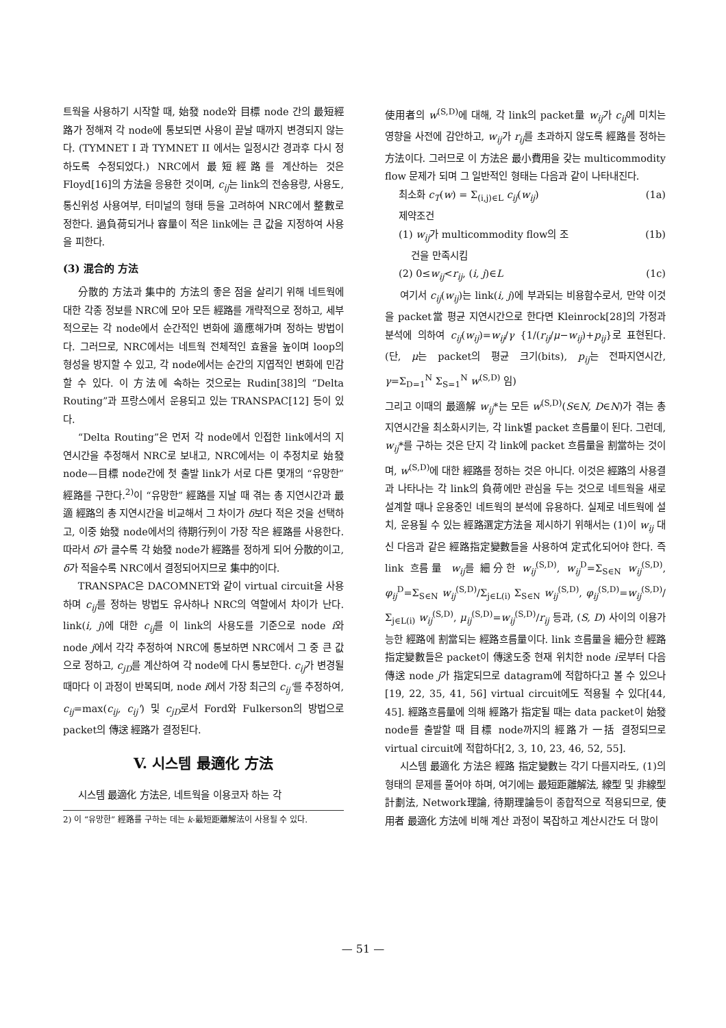트웍을 사용하기 시작할 때, 始發 node와 目標 node 간의 最短經路가 정해져 각 node에 통보되면 사용이 끝날 때까지 변경되지 않는다. (TYMNET I 과 TYMNET II 에서는 일정시간 경과후 다시 정하도록 수정되었다.) NRC에서 最短經路를 계산하는 것은 Floyd[16]의 方法을 응용한 것이며, c<sub>ij</sub>는 link의 전송용량, 사용도, 통신위성 사용여부, 터미널의 형태 등을 고려하여 NRC에서 整數로 정한다. 過負荷되거나 容量이 적은 link에는 큰 값을 지정하여 사용을 피한다.
(3) 混合的 方法
分散的 方法과 集中的 方法의 좋은 점을 살리기 위해 네트웍에 대한 각종 정보를 NRC에 모아 모든 經路를 개략적으로 정하고, 세부적으로는 각 node에서 순간적인 변화에 適應해가며 정하는 방법이다. 그러므로, NRC에서는 네트웍 전체적인 효율을 높이며 loop의 형성을 방지할 수 있고, 각 node에서는 순간의 지엽적인 변화에 민감할 수 있다. 이 方法에 속하는 것으로는 Rudin[38]의 “Delta Routing”과 프랑스에서 운용되고 있는 TRANSPAC[12] 등이 있다.
“Delta Routing”은 먼저 각 node에서 인접한 link에서의 지연시간을 추정해서 NRC로 보내고, NRC에서는 이 추정치로 始發 node—目標 node간에 첫 출발 link가 서로 다른 몇개의 “유망한” 經路를 구한다.<sup>2)</sup>이 “유망한” 經路를 지날 때 겪는 총 지연시간과 最適 經路의 총 지연시간을 비교해서 그 차이가 δ보다 적은 것을 선택하고, 이중 始發 node에서의 待期行列이 가장 작은 經路를 사용한다. 따라서 δ가 클수록 각 始發 node가 經路를 정하게 되어 分散的이고, δ가 적을수록 NRC에서 결정되어지므로 集中的이다.
TRANSPAC은 DACOMNET와 같이 virtual circuit을 사용하며 c<sub>ij</sub>를 정하는 방법도 유사하나 NRC의 역할에서 차이가 난다. link(i, j)에 대한 c<sub>ij</sub>를 이 link의 사용도를 기준으로 node i와 node j에서 각각 추정하여 NRC에 통보하면 NRC에서 그 중 큰 값으로 정하고, c<sub>jD</sub>를 계산하여 각 node에 다시 통보한다. c<sub>ij</sub>가 변경될 때마다 이 과정이 반복되며, node i에서 가장 최근의 c<sub>ij</sub>'를 추정하여, c<sub>ij</sub>=max(c<sub>ij</sub>, c<sub>ij</sub>') 및 c<sub>jD</sub>로서 Ford와 Fulkerson의 방법으로 packet의 傳送 經路가 결정된다.
V. 시스템 最適化 方法
시스템 最適化 方法은, 네트웍을 이용코자 하는 각
2) 이 “유망한” 經路를 구하는 데는 k-最短距離解法이 사용될 수 있다.
使用者의 w<sup>(S,D)</sup>에 대해, 각 link의 packet量 w<sub>ij</sub>가 c<sub>ij</sub>에 미치는 영향을 사전에 감안하고, w<sub>ij</sub>가 r<sub>ij</sub>를 초과하지 않도록 經路를 정하는 方法이다. 그러므로 이 方法은 最小費用을 갖는 multicommodity flow 문제가 되며 그 일반적인 형태는 다음과 같이 나타내진다.
최소화 c<sub>T</sub>(w) = Σ<sub>(i,j)∈L</sub> c<sub>ij</sub>(w<sub>ij</sub>) (1a)
제약조건
(1) w<sub>ij</sub>가 multicommodity flow의 조
건을 만족시킴 (1b)
(2) 0≤w<sub>ij</sub><r<sub>ij</sub>, (i, j)∈L (1c)
여기서 c<sub>ij</sub>(w<sub>ij</sub>)는 link(i, j)에 부과되는 비용함수로서, 만약 이것을 packet當 평균 지연시간으로 한다면 Kleinrock[28]의 가정과 분석에 의하여 c<sub>ij</sub>(w<sub>ij</sub>)=w<sub>ij</sub>/γ {1/(r<sub>ij</sub>/μ−w<sub>ij</sub>)+p<sub>ij</sub>}로 표현된다. (단, μ는 packet의 평균 크기(bits), p<sub>ij</sub>는 전파지연시간, γ=Σ<sub>D=1</sub><sup>N</sup> Σ<sub>S=1</sub><sup>N</sup> w<sup>(S,D)</sup> 임)
그리고 이때의 最適解 w<sub>ij</sub>*는 모든 w<sup>(S,D)</sup>(S∈N, D∈N)가 겪는 총 지연시간을 최소화시키는, 각 link별 packet 흐름量이 된다. 그런데, w<sub>ij</sub>*를 구하는 것은 단지 각 link에 packet 흐름量을 割當하는 것이며, w<sup>(S,D)</sup>에 대한 經路를 정하는 것은 아니다. 이것은 經路의 사용결과 나타나는 각 link의 負荷에만 관심을 두는 것으로 네트웍을 새로 설계할 때나 운용중인 네트웍의 분석에 유용하다. 실제로 네트웍에 설치, 운용될 수 있는 經路選定方法을 제시하기 위해서는 (1)이 w<sub>ij</sub> 대신 다음과 같은 經路指定變數들을 사용하여 定式化되어야 한다. 즉 link 흐름量 w<sub>ij</sub>를 細分한 w<sub>ij</sub><sup>(S,D)</sup>, w<sub>ij</sub><sup>D</sup>=Σ<sub>S∈N</sub> w<sub>ij</sub><sup>(S,D)</sup>, φ<sub>ij</sub><sup>D</sup>=Σ<sub>S∈N</sub> w<sub>ij</sub><sup>(S,D)</sup>/Σ<sub>j∈L(i)</sub> Σ<sub>S∈N</sub> w<sub>ij</sub><sup>(S,D)</sup>, φ<sub>ij</sub><sup>(S,D)</sup>=w<sub>ij</sub><sup>(S,D)</sup>/Σ<sub>j∈L(i)</sub> w<sub>ij</sub><sup>(S,D)</sup>, μ<sub>ij</sub><sup>(S,D)</sup>=w<sub>ij</sub><sup>(S,D)</sup>/r<sub>ij</sub> 등과, (S, D) 사이의 이용가능한 經路에 割當되는 經路흐름量이다. link 흐름量을 細分한 經路指定變數들은 packet이 傳送도중 현재 위치한 node i로부터 다음 傳送 node j가 指定되므로 datagram에 적합하다고 볼 수 있으나[19, 22, 35, 41, 56] virtual circuit에도 적용될 수 있다[44, 45]. 經路흐름量에 의해 經路가 指定될 때는 data packet이 始發 node를 출발할 때 目標 node까지의 經路가 一括 결정되므로 virtual circuit에 적합하다[2, 3, 10, 23, 46, 52, 55].
시스템 最適化 方法은 經路 指定變數는 각기 다를지라도, (1)의 형태의 문제를 풀어야 하며, 여기에는 最短距離解法, 線型 및 非線型計劃法, Network理論, 待期理論등이 종합적으로 적용되므로, 使用者 最適化 方法에 비해 계산 과정이 복잡하고 계산시간도 더 많이
— 51 —